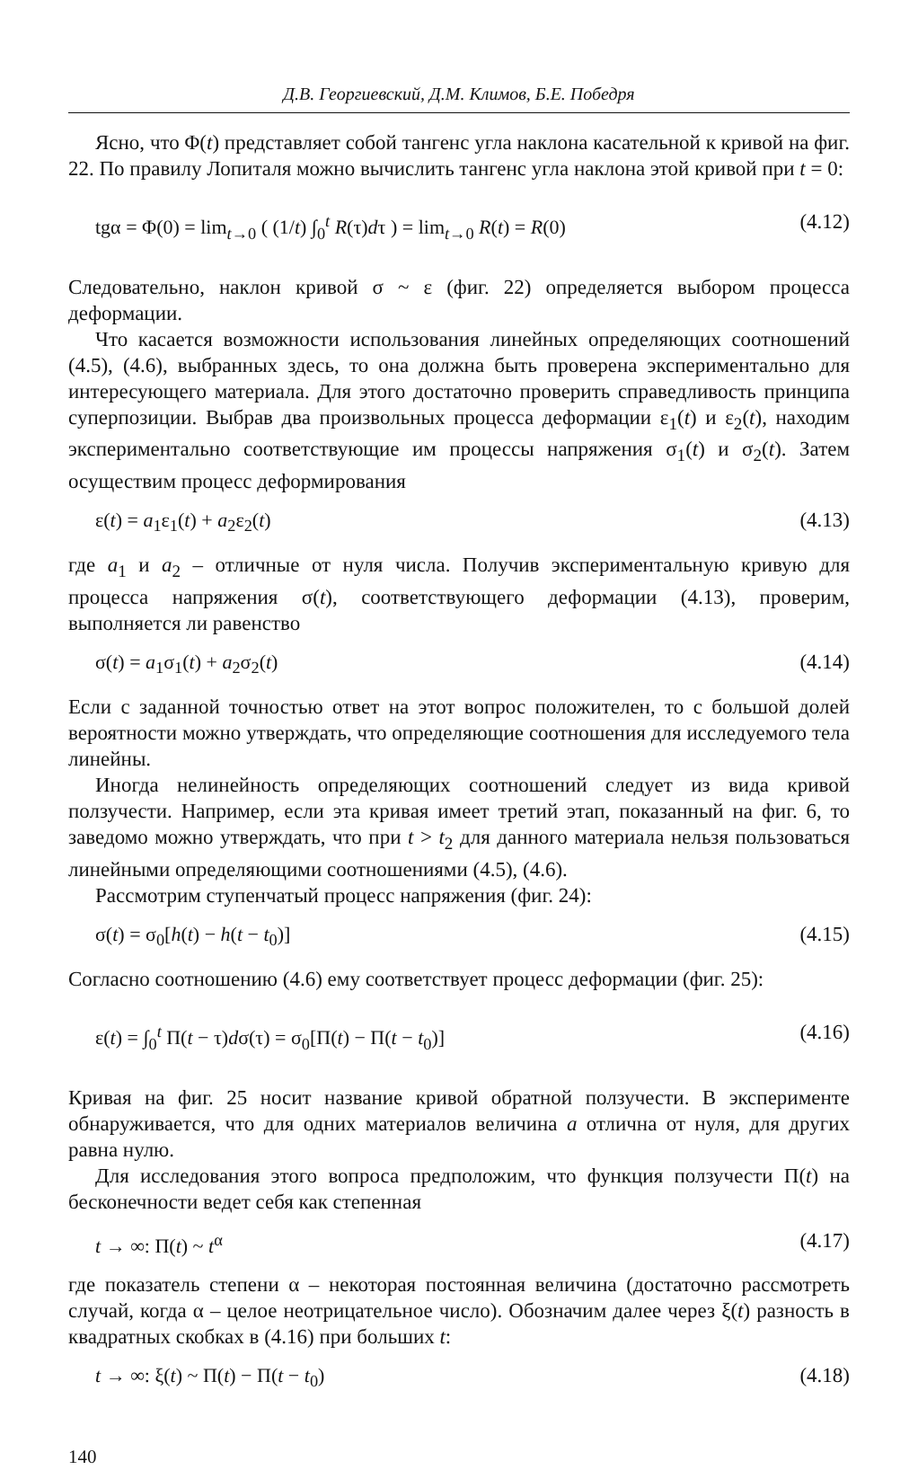Д.В. Георгиевский, Д.М. Климов, Б.Е. Победря
Ясно, что Φ(t) представляет собой тангенс угла наклона касательной к кривой на фиг. 22. По правилу Лопиталя можно вычислить тангенс угла наклона этой кривой при t = 0:
tgα = Φ(0) = lim<sub>t→0</sub> ( (1/t) ∫<sub>0</sub><sup>t</sup> R(τ)dτ ) = lim<sub>t→0</sub> R(t) = R(0) (4.12)
Следовательно, наклон кривой σ ~ ε (фиг. 22) определяется выбором процесса деформации.
Что касается возможности использования линейных определяющих соотношений (4.5), (4.6), выбранных здесь, то она должна быть проверена экспериментально для интересующего материала. Для этого достаточно проверить справедливость принципа суперпозиции. Выбрав два произвольных процесса деформации ε<sub>1</sub>(t) и ε<sub>2</sub>(t), находим экспериментально соответствующие им процессы напряжения σ<sub>1</sub>(t) и σ<sub>2</sub>(t). Затем осуществим процесс деформирования
ε(t) = a<sub>1</sub>ε<sub>1</sub>(t) + a<sub>2</sub>ε<sub>2</sub>(t) (4.13)
где a<sub>1</sub> и a<sub>2</sub> – отличные от нуля числа. Получив экспериментальную кривую для процесса напряжения σ(t), соответствующего деформации (4.13), проверим, выполняется ли равенство
σ(t) = a<sub>1</sub>σ<sub>1</sub>(t) + a<sub>2</sub>σ<sub>2</sub>(t) (4.14)
Если с заданной точностью ответ на этот вопрос положителен, то с большой долей вероятности можно утверждать, что определяющие соотношения для исследуемого тела линейны.
Иногда нелинейность определяющих соотношений следует из вида кривой ползучести. Например, если эта кривая имеет третий этап, показанный на фиг. 6, то заведомо можно утверждать, что при t > t<sub>2</sub> для данного материала нельзя пользоваться линейными определяющими соотношениями (4.5), (4.6).
Рассмотрим ступенчатый процесс напряжения (фиг. 24):
σ(t) = σ<sub>0</sub>[h(t) − h(t − t<sub>0</sub>)] (4.15)
Согласно соотношению (4.6) ему соответствует процесс деформации (фиг. 25):
ε(t) = ∫<sub>0</sub><sup>t</sup> Π(t − τ)dσ(τ) = σ<sub>0</sub>[Π(t) − Π(t − t<sub>0</sub>)] (4.16)
Кривая на фиг. 25 носит название кривой обратной ползучести. В эксперименте обнаруживается, что для одних материалов величина a отлична от нуля, для других равна нулю.
Для исследования этого вопроса предположим, что функция ползучести Π(t) на бесконечности ведет себя как степенная
t → ∞: Π(t) ~ t<sup>α</sup> (4.17)
где показатель степени α – некоторая постоянная величина (достаточно рассмотреть случай, когда α – целое неотрицательное число). Обозначим далее через ξ(t) разность в квадратных скобках в (4.16) при больших t:
t → ∞: ξ(t) ~ Π(t) − Π(t − t<sub>0</sub>) (4.18)
140